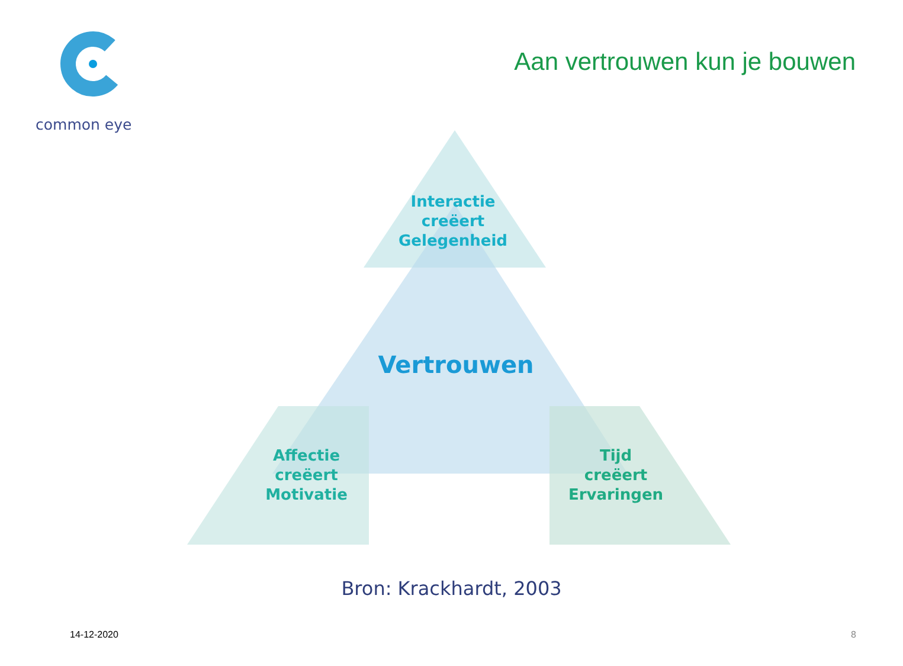common eye
Aan vertrouwen kun je bouwen
Interactie
creëert
Gelegenheid
Vertrouwen
Affectie
creëert
Motivatie
Tijd
creëert
Ervaringen
Bron: Krackhardt, 2003
14-12-2020 8